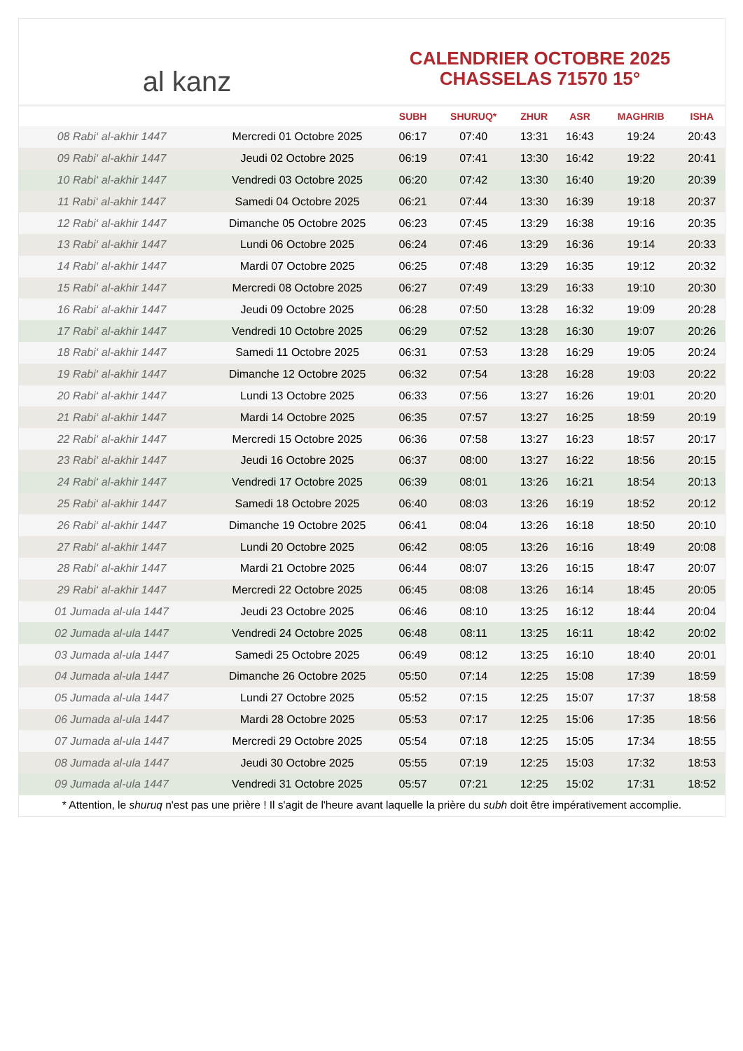al kanz
CALENDRIER OCTOBRE 2025
CHASSELAS 71570 15°
| | | SUBH | SHURUQ* | ZHUR | ASR | MAGHRIB | ISHA |
| --- | --- | --- | --- | --- | --- | --- | --- |
| 08 Rabi‘ al-akhir 1447 | Mercredi 01 Octobre 2025 | 06:17 | 07:40 | 13:31 | 16:43 | 19:24 | 20:43 |
| 09 Rabi‘ al-akhir 1447 | Jeudi 02 Octobre 2025 | 06:19 | 07:41 | 13:30 | 16:42 | 19:22 | 20:41 |
| 10 Rabi‘ al-akhir 1447 | Vendredi 03 Octobre 2025 | 06:20 | 07:42 | 13:30 | 16:40 | 19:20 | 20:39 |
| 11 Rabi‘ al-akhir 1447 | Samedi 04 Octobre 2025 | 06:21 | 07:44 | 13:30 | 16:39 | 19:18 | 20:37 |
| 12 Rabi‘ al-akhir 1447 | Dimanche 05 Octobre 2025 | 06:23 | 07:45 | 13:29 | 16:38 | 19:16 | 20:35 |
| 13 Rabi‘ al-akhir 1447 | Lundi 06 Octobre 2025 | 06:24 | 07:46 | 13:29 | 16:36 | 19:14 | 20:33 |
| 14 Rabi‘ al-akhir 1447 | Mardi 07 Octobre 2025 | 06:25 | 07:48 | 13:29 | 16:35 | 19:12 | 20:32 |
| 15 Rabi‘ al-akhir 1447 | Mercredi 08 Octobre 2025 | 06:27 | 07:49 | 13:29 | 16:33 | 19:10 | 20:30 |
| 16 Rabi‘ al-akhir 1447 | Jeudi 09 Octobre 2025 | 06:28 | 07:50 | 13:28 | 16:32 | 19:09 | 20:28 |
| 17 Rabi‘ al-akhir 1447 | Vendredi 10 Octobre 2025 | 06:29 | 07:52 | 13:28 | 16:30 | 19:07 | 20:26 |
| 18 Rabi‘ al-akhir 1447 | Samedi 11 Octobre 2025 | 06:31 | 07:53 | 13:28 | 16:29 | 19:05 | 20:24 |
| 19 Rabi‘ al-akhir 1447 | Dimanche 12 Octobre 2025 | 06:32 | 07:54 | 13:28 | 16:28 | 19:03 | 20:22 |
| 20 Rabi‘ al-akhir 1447 | Lundi 13 Octobre 2025 | 06:33 | 07:56 | 13:27 | 16:26 | 19:01 | 20:20 |
| 21 Rabi‘ al-akhir 1447 | Mardi 14 Octobre 2025 | 06:35 | 07:57 | 13:27 | 16:25 | 18:59 | 20:19 |
| 22 Rabi‘ al-akhir 1447 | Mercredi 15 Octobre 2025 | 06:36 | 07:58 | 13:27 | 16:23 | 18:57 | 20:17 |
| 23 Rabi‘ al-akhir 1447 | Jeudi 16 Octobre 2025 | 06:37 | 08:00 | 13:27 | 16:22 | 18:56 | 20:15 |
| 24 Rabi‘ al-akhir 1447 | Vendredi 17 Octobre 2025 | 06:39 | 08:01 | 13:26 | 16:21 | 18:54 | 20:13 |
| 25 Rabi‘ al-akhir 1447 | Samedi 18 Octobre 2025 | 06:40 | 08:03 | 13:26 | 16:19 | 18:52 | 20:12 |
| 26 Rabi‘ al-akhir 1447 | Dimanche 19 Octobre 2025 | 06:41 | 08:04 | 13:26 | 16:18 | 18:50 | 20:10 |
| 27 Rabi‘ al-akhir 1447 | Lundi 20 Octobre 2025 | 06:42 | 08:05 | 13:26 | 16:16 | 18:49 | 20:08 |
| 28 Rabi‘ al-akhir 1447 | Mardi 21 Octobre 2025 | 06:44 | 08:07 | 13:26 | 16:15 | 18:47 | 20:07 |
| 29 Rabi‘ al-akhir 1447 | Mercredi 22 Octobre 2025 | 06:45 | 08:08 | 13:26 | 16:14 | 18:45 | 20:05 |
| 01 Jumada al-ula 1447 | Jeudi 23 Octobre 2025 | 06:46 | 08:10 | 13:25 | 16:12 | 18:44 | 20:04 |
| 02 Jumada al-ula 1447 | Vendredi 24 Octobre 2025 | 06:48 | 08:11 | 13:25 | 16:11 | 18:42 | 20:02 |
| 03 Jumada al-ula 1447 | Samedi 25 Octobre 2025 | 06:49 | 08:12 | 13:25 | 16:10 | 18:40 | 20:01 |
| 04 Jumada al-ula 1447 | Dimanche 26 Octobre 2025 | 05:50 | 07:14 | 12:25 | 15:08 | 17:39 | 18:59 |
| 05 Jumada al-ula 1447 | Lundi 27 Octobre 2025 | 05:52 | 07:15 | 12:25 | 15:07 | 17:37 | 18:58 |
| 06 Jumada al-ula 1447 | Mardi 28 Octobre 2025 | 05:53 | 07:17 | 12:25 | 15:06 | 17:35 | 18:56 |
| 07 Jumada al-ula 1447 | Mercredi 29 Octobre 2025 | 05:54 | 07:18 | 12:25 | 15:05 | 17:34 | 18:55 |
| 08 Jumada al-ula 1447 | Jeudi 30 Octobre 2025 | 05:55 | 07:19 | 12:25 | 15:03 | 17:32 | 18:53 |
| 09 Jumada al-ula 1447 | Vendredi 31 Octobre 2025 | 05:57 | 07:21 | 12:25 | 15:02 | 17:31 | 18:52 |
* Attention, le shuruq n'est pas une prière ! Il s'agit de l'heure avant laquelle la prière du subh doit être impérativement accomplie.